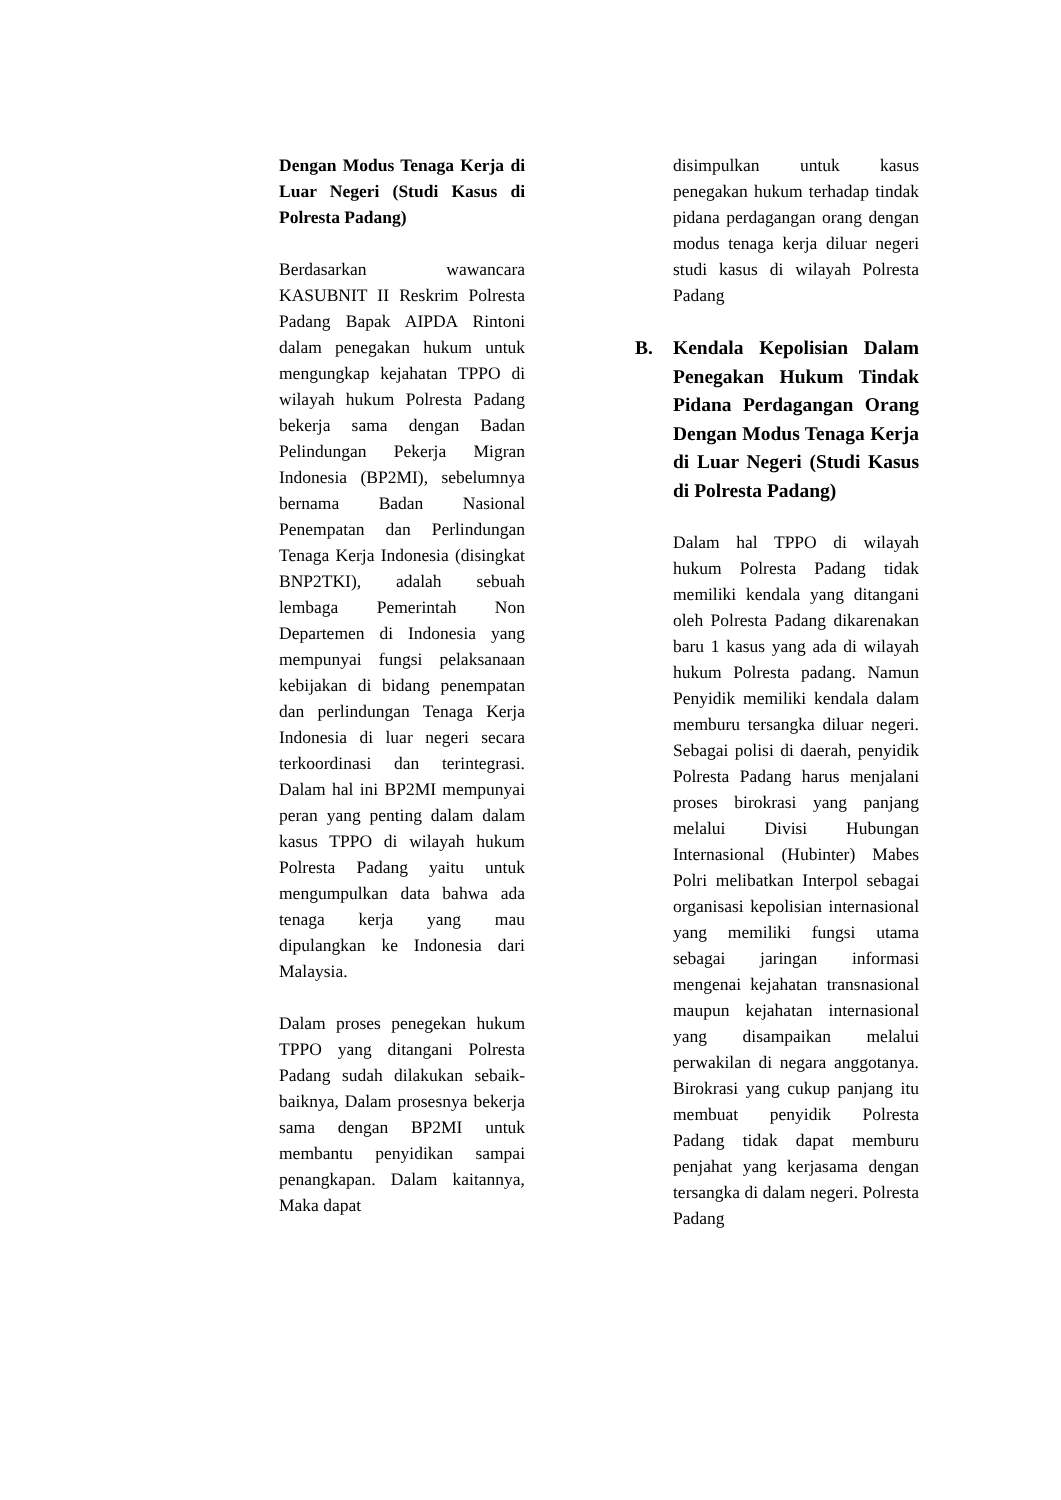Dengan Modus Tenaga Kerja di Luar Negeri (Studi Kasus di Polresta Padang)
Berdasarkan wawancara KASUBNIT II Reskrim Polresta Padang Bapak AIPDA Rintoni dalam penegakan hukum untuk mengungkap kejahatan TPPO di wilayah hukum Polresta Padang bekerja sama dengan Badan Pelindungan Pekerja Migran Indonesia (BP2MI), sebelumnya bernama Badan Nasional Penempatan dan Perlindungan Tenaga Kerja Indonesia (disingkat BNP2TKI), adalah sebuah lembaga Pemerintah Non Departemen di Indonesia yang mempunyai fungsi pelaksanaan kebijakan di bidang penempatan dan perlindungan Tenaga Kerja Indonesia di luar negeri secara terkoordinasi dan terintegrasi. Dalam hal ini BP2MI mempunyai peran yang penting dalam dalam kasus TPPO di wilayah hukum Polresta Padang yaitu untuk mengumpulkan data bahwa ada tenaga kerja yang mau dipulangkan ke Indonesia dari Malaysia.
Dalam proses penegekan hukum TPPO yang ditangani Polresta Padang sudah dilakukan sebaik-baiknya, Dalam prosesnya bekerja sama dengan BP2MI untuk membantu penyidikan sampai penangkapan. Dalam kaitannya, Maka dapat
disimpulkan untuk kasus penegakan hukum terhadap tindak pidana perdagangan orang dengan modus tenaga kerja diluar negeri studi kasus di wilayah Polresta Padang
B. Kendala Kepolisian Dalam Penegakan Hukum Tindak Pidana Perdagangan Orang Dengan Modus Tenaga Kerja di Luar Negeri (Studi Kasus di Polresta Padang)
Dalam hal TPPO di wilayah hukum Polresta Padang tidak memiliki kendala yang ditangani oleh Polresta Padang dikarenakan baru 1 kasus yang ada di wilayah hukum Polresta padang. Namun Penyidik memiliki kendala dalam memburu tersangka diluar negeri. Sebagai polisi di daerah, penyidik Polresta Padang harus menjalani proses birokrasi yang panjang melalui Divisi Hubungan Internasional (Hubinter) Mabes Polri melibatkan Interpol sebagai organisasi kepolisian internasional yang memiliki fungsi utama sebagai jaringan informasi mengenai kejahatan transnasional maupun kejahatan internasional yang disampaikan melalui perwakilan di negara anggotanya. Birokrasi yang cukup panjang itu membuat penyidik Polresta Padang tidak dapat memburu penjahat yang kerjasama dengan tersangka di dalam negeri. Polresta Padang